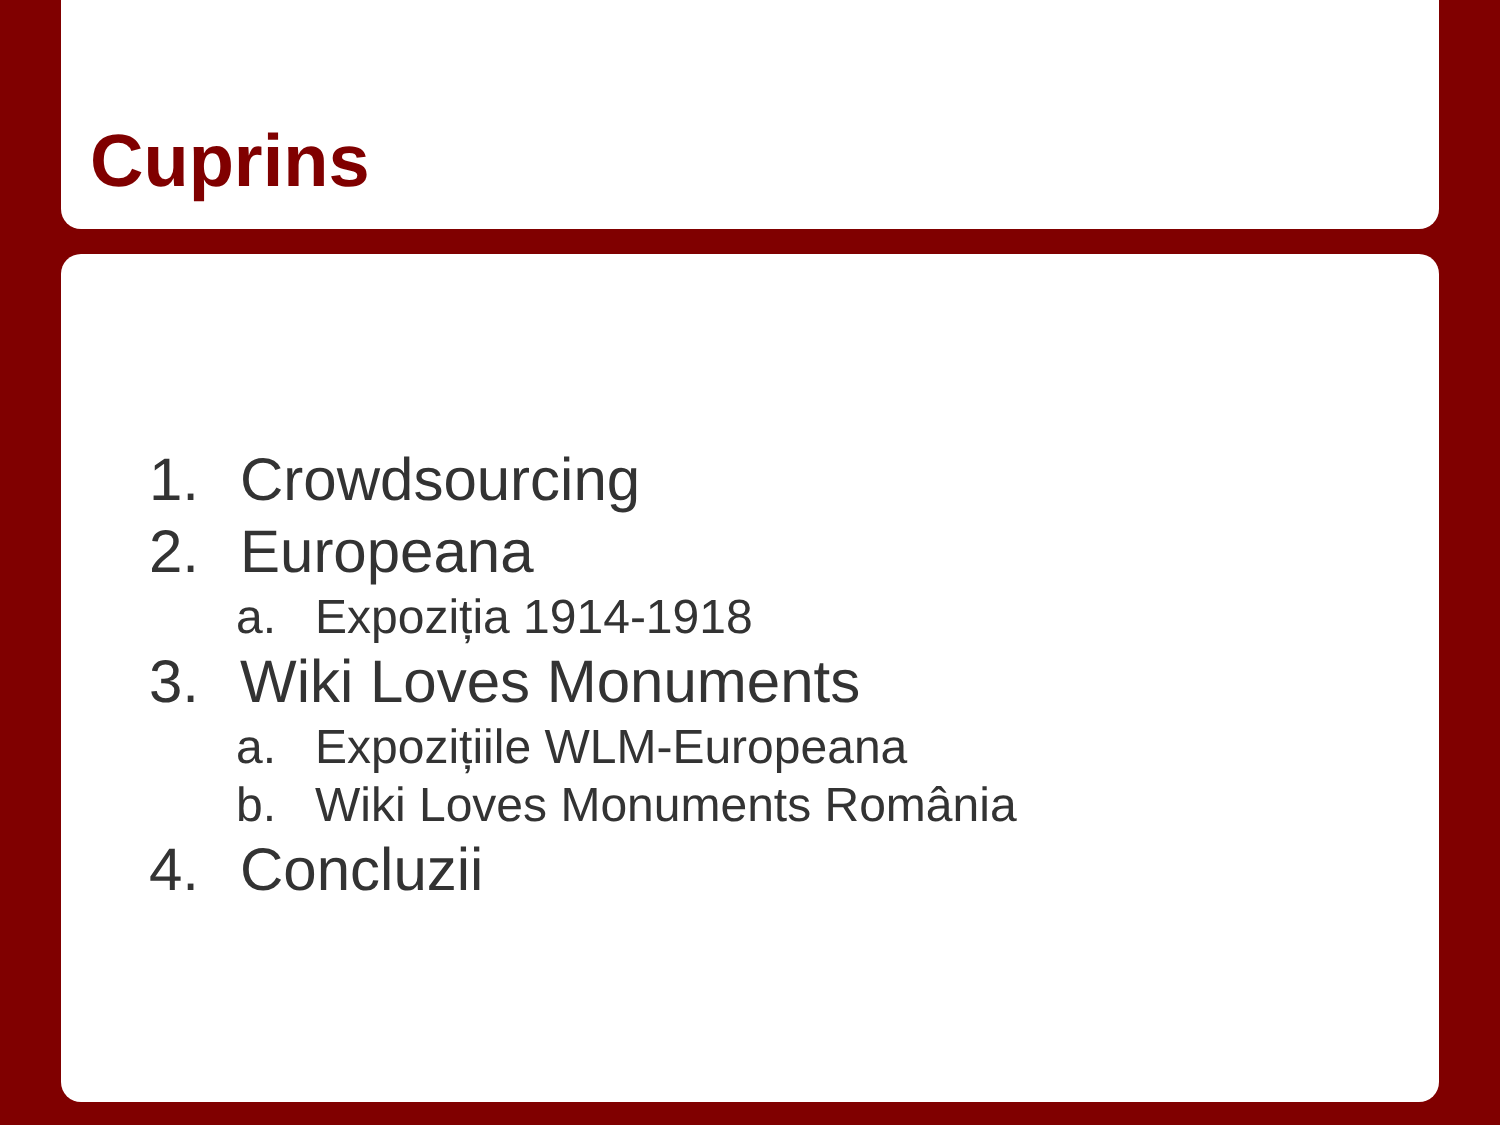Cuprins
1. Crowdsourcing
2. Europeana
a. Expoziția 1914-1918
3. Wiki Loves Monuments
a. Expozițiile WLM-Europeana
b. Wiki Loves Monuments România
4. Concluzii